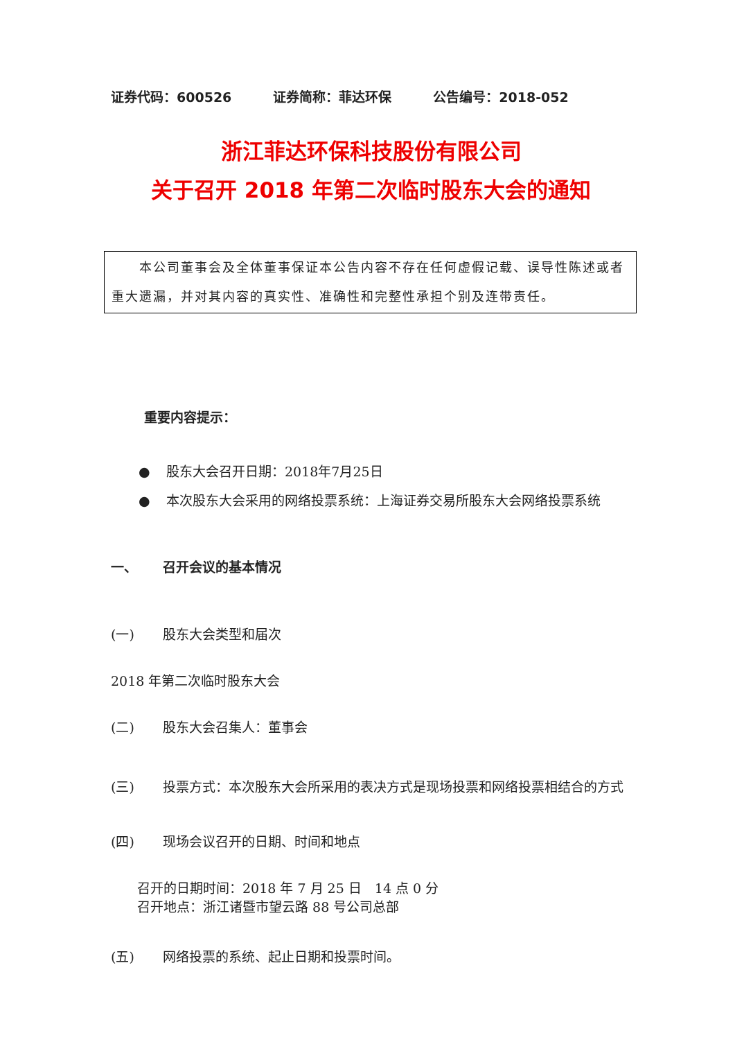证券代码：600526 证券简称：菲达环保 公告编号：2018-052
浙江菲达环保科技股份有限公司
关于召开 2018 年第二次临时股东大会的通知
  本公司董事会及全体董事保证本公告内容不存在任何虚假记载、误导性陈述或者重大遗漏，并对其内容的真实性、准确性和完整性承担个别及连带责任。
重要内容提示：
● 股东大会召开日期：2018年7月25日
● 本次股东大会采用的网络投票系统：上海证券交易所股东大会网络投票系统
一、 召开会议的基本情况
(一) 股东大会类型和届次
2018 年第二次临时股东大会
(二) 股东大会召集人：董事会
(三) 投票方式：本次股东大会所采用的表决方式是现场投票和网络投票相结合的方式
(四) 现场会议召开的日期、时间和地点
召开的日期时间：2018 年 7 月 25 日 14 点 0 分
召开地点：浙江诸暨市望云路 88 号公司总部
(五) 网络投票的系统、起止日期和投票时间。